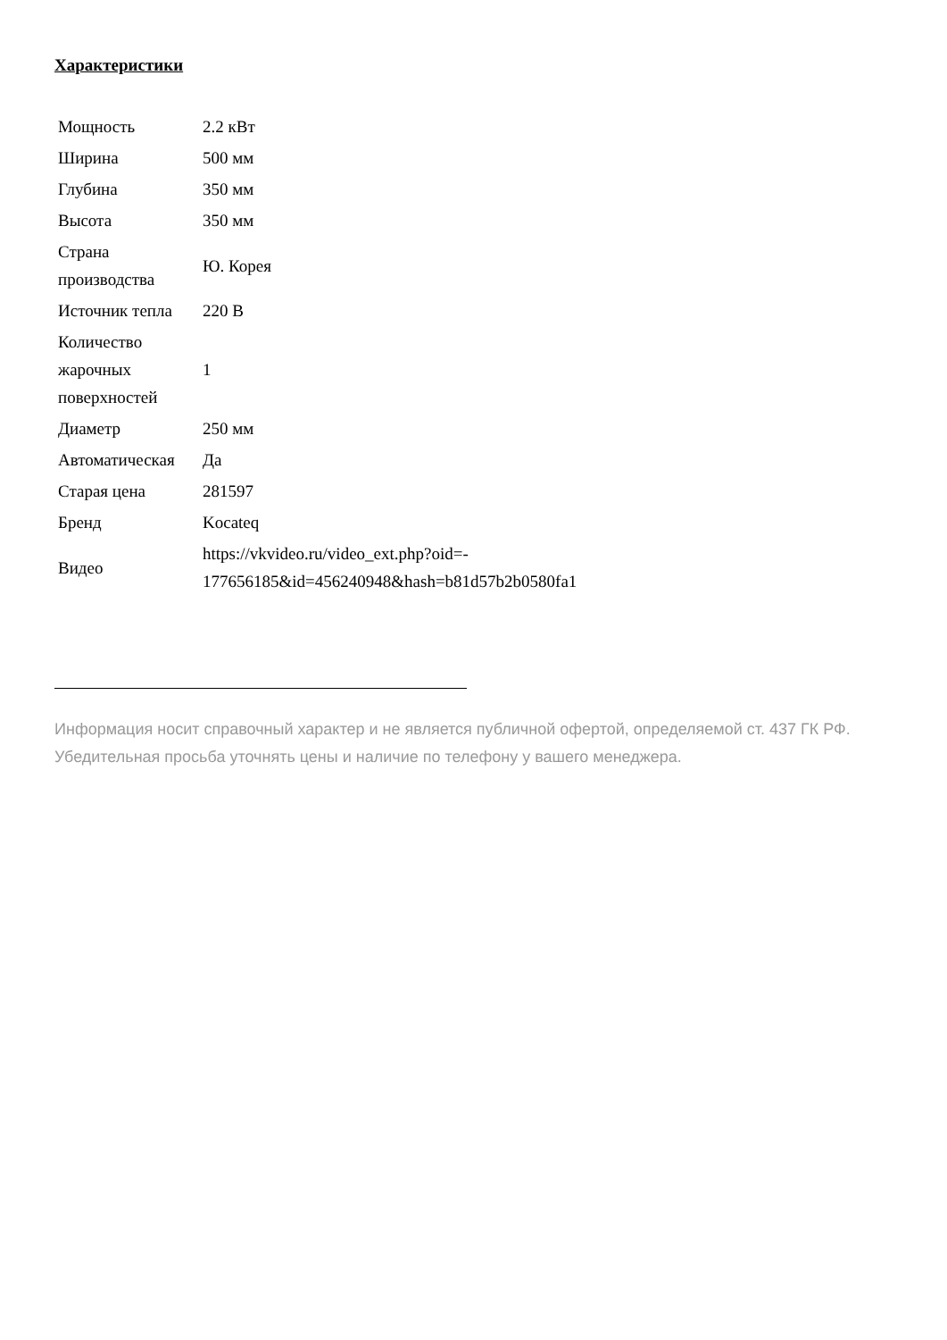Характеристики
| Мощность | 2.2 кВт |
| Ширина | 500 мм |
| Глубина | 350 мм |
| Высота | 350 мм |
| Страна производства | Ю. Корея |
| Источник тепла | 220 В |
| Количество жарочных поверхностей | 1 |
| Диаметр | 250 мм |
| Автоматическая | Да |
| Старая цена | 281597 |
| Бренд | Kocateq |
| Видео | https://vkvideo.ru/video_ext.php?oid=- 177656185&id=456240948&hash=b81d57b2b0580fa1 |
Информация носит справочный характер и не является публичной офертой, определяемой ст. 437 ГК РФ. Убедительная просьба уточнять цены и наличие по телефону у вашего менеджера.